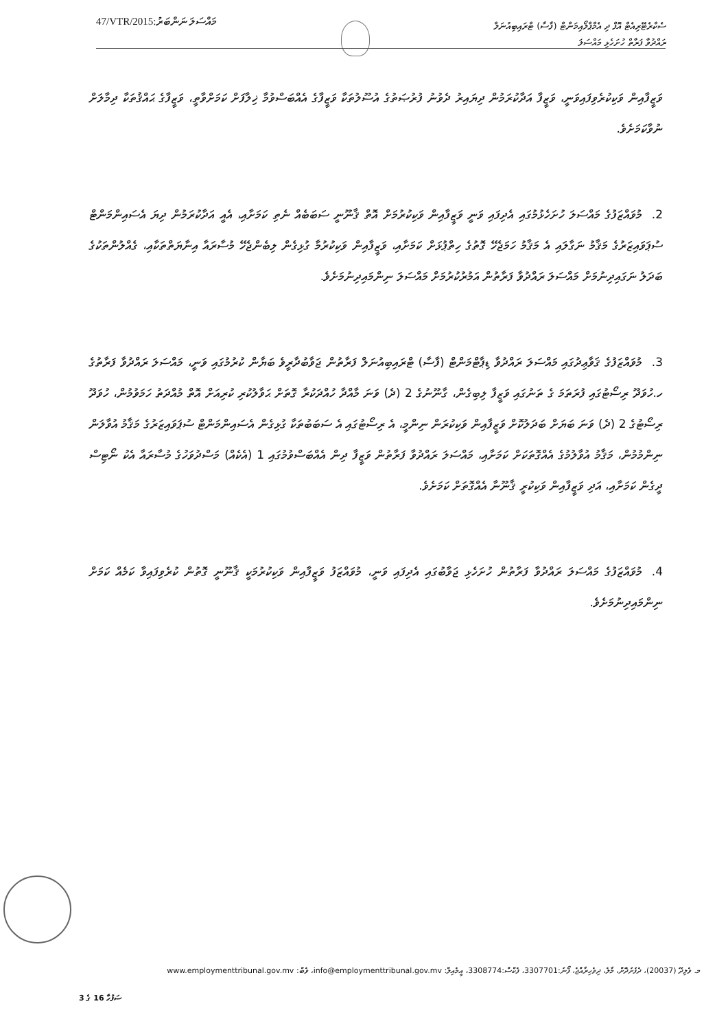47/VTR/2015:މައްސަލަ ނަންބަރު
ސެކްރެޓޭރިއެޓް އޮފް ދި އެމްޕްލޯއިމަންޓް (ފާސާ) ޓްރައިބިއުނަލް
ރައްދުވާ ފަރާތް ހުށަހެޅި މައްސަލަ
ވަޒީފާއިން ވަކިކުރެވިފައިވަނީ، ވަޒީފާ އަދާކުރަމުން ދިޔައިރު ދެވުނު ފުރުޞަތުގެ އުސޫލުތަކާ ވަޒީފާގެ އެއްބަސްވުމާ ޚިލާފަށް ކަމަށްވާތީ، ވަޒީފާގެ ޙައްޤުތަކާ ދިމާލަށް ނުވާކަމަށެވެ.
2. މުވައްޒަފުގެ މައްސަލަ ހުށަހެޅުމުގައި އެދިފައި ވަނީ ވަޒީފާއިން ވަކިކުރުމަށް އޮތް ޤާނޫނީ ސަބަބެއް ނެތި ކަމަށާއި، އެއީ އަދާކުރަމުން ދިޔަ އެސައިންމަންޓް ސުޕަވައިޒަރުގެ މަޤާމު ނަގާލައި އެ މަޤާމު ހަމަޖެހޭ ގޮތުގެ ހިތްޕުޅަށް ކަމަށާއި، ވަޒީފާއިން ވަކިކުރުމާ ގުޅިގެން ލިބެންޖެހޭ މުސާރައާ އިނާޔަތްތަކާއި، ގެއްލުންތަކުގެ ބަދަލު ނަގައިދިނުމަށް މައްސަލަ ރައްދުވާ ފަރާތުން އަމުރުކުރުމަށް މައްސަލަ ނިންމައިދިނުމަށެވެ.
3. މުވައްޒަފުގެ ޤަވާޢިދުގައި މައްސަލަ ރައްދުވާ ޑިޕާޓްމަންޓް (ފާސާ) ޓްރައިބިއުނަލް ފަރާތުން ޖަވާބުދާރީވެ ބަޔާން ކުރުމުގައި ވަނީ، މައްސަލަ ރައްދުވާ ފަރާތުގެ ހ.ހުވަދޫ ރިސޯޓުގައި ފުރަތަމަ ގެ ތަނުގައި ވަޒީފާ ލިބިގެން، ގާނޫނުގެ 2 (ދެ) ވަނަ މާއްދާ ހުއްދަކުރާ ގޮތަށް ޙަވާލުކުރި ކުރިއަށް އޮތް މުއްދަތު ހަމަވުމުން، ހުވަދޫ ރިސޯޓުގެ 2 (ދެ) ވަނަ ބަޔަށް ބަދަލުކޮށް ވަޒީފާއިން ވަކިކުރަން ނިންމީ، އެ ރިސޯޓުގައި އެ ސަބަބުތަކާ ގުޅިގެން އެސައިންމަންޓް ސުޕަވައިޒަރުގެ މަޤާމު އުވާލަން ނިންމުމުން، މަޤާމު އުވާލުމުގެ އެއްގޮތަކަށް ކަމަށާއި، މައްސަލަ ރައްދުވާ ފަރާތުން ވަޒީފާ ދިން އެއްބަސްވުމުގައި 1 (އެކެއް) މަސްދުވަހުގެ މުސާރައާ އެކު ނޯޓިސް ދީގެން ކަމަށާއި، އަދި ވަޒީފާއިން ވަކިކުރީ ޤާނޫނާ އެއްގޮތަށް ކަމަށެވެ.
4. މުވައްޒަފުގެ މައްސަލަ ރައްދުވާ ފަރާތުން ހުށަހެޅި ޖަވާބުގައި އެދިފައި ވަނީ، މުވައްޒަފު ވަޒީފާއިން ވަކިކުރުމަކީ ޤާނޫނީ ގޮތުން ކުރެވިފައިވާ ކަމެއް ކަމަށް ނިންމައިދިނުމަށެވެ.
މ. ވެލިދޫ (20037)، ދެފުށުދޮށް، މާލެ، ދިވެހިރާއްޖެ، ފޯނު:3307701، ފެކްސް:3308774، އީމެއިލް: info@employmenttribunal.gov.mv، ވެބް: www.employmenttribunal.gov.mv
ސަފުހާ 16 ގެ 3